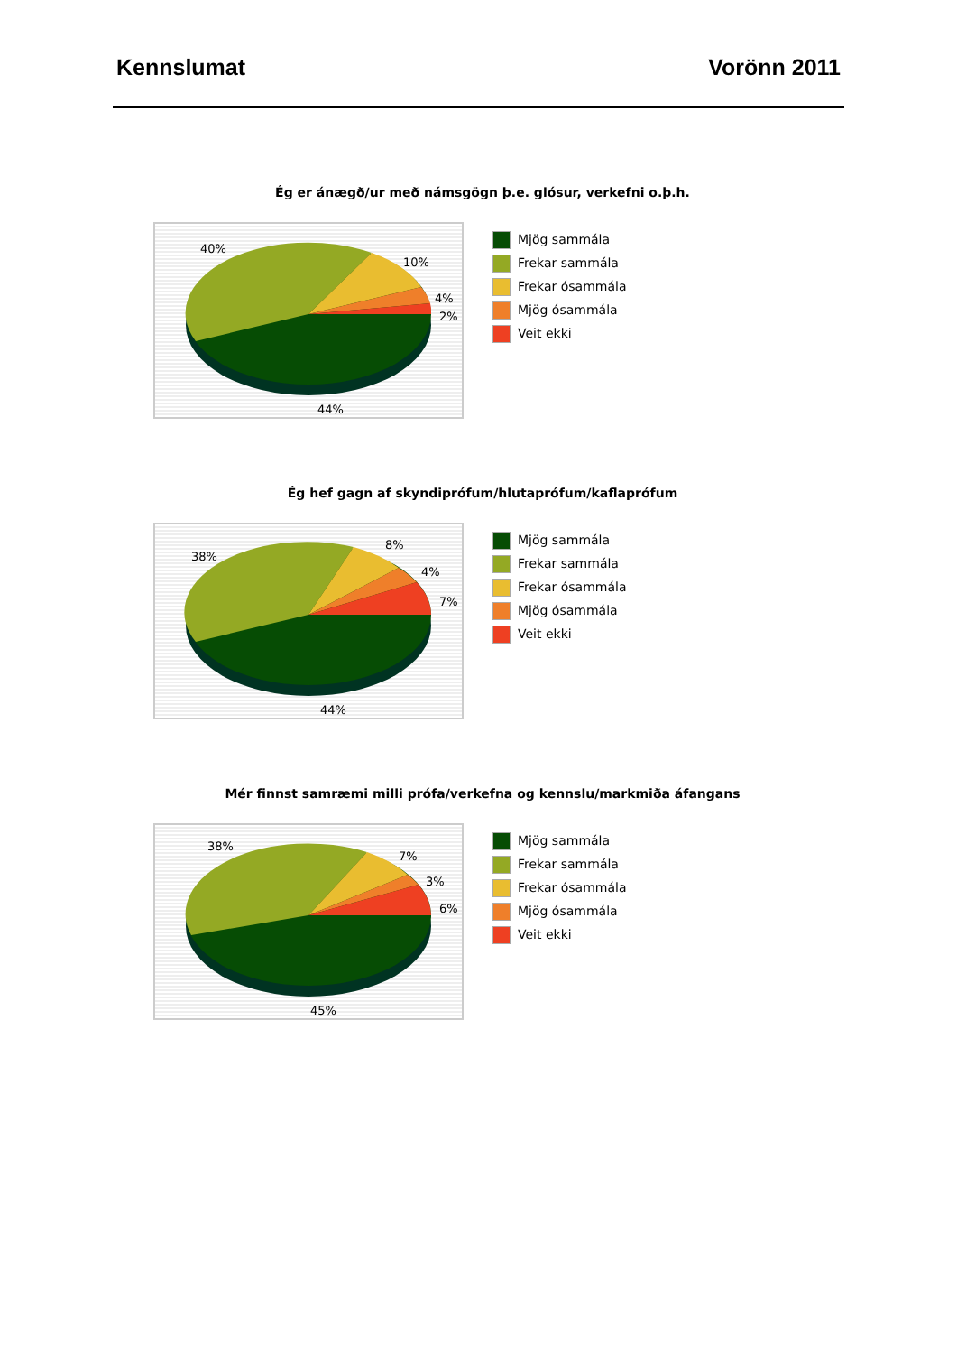Kennslumat Vorönn 2011
Ég er ánægð/ur með námsgögn þ.e. glósur, verkefni o.þ.h.
40%
10%
4%
2%
44%
Mjög sammála
Frekar sammála
Frekar ósammála
Mjög ósammála
Veit ekki
Ég hef gagn af skyndiprófum/hlutaprófum/kaflaprófum
38%
8%
4%
7%
44%
Mjög sammála
Frekar sammála
Frekar ósammála
Mjög ósammála
Veit ekki
Mér finnst samræmi milli prófa/verkefna og kennslu/markmiða áfangans
38%
7%
3%
6%
45%
Mjög sammála
Frekar sammála
Frekar ósammála
Mjög ósammála
Veit ekki